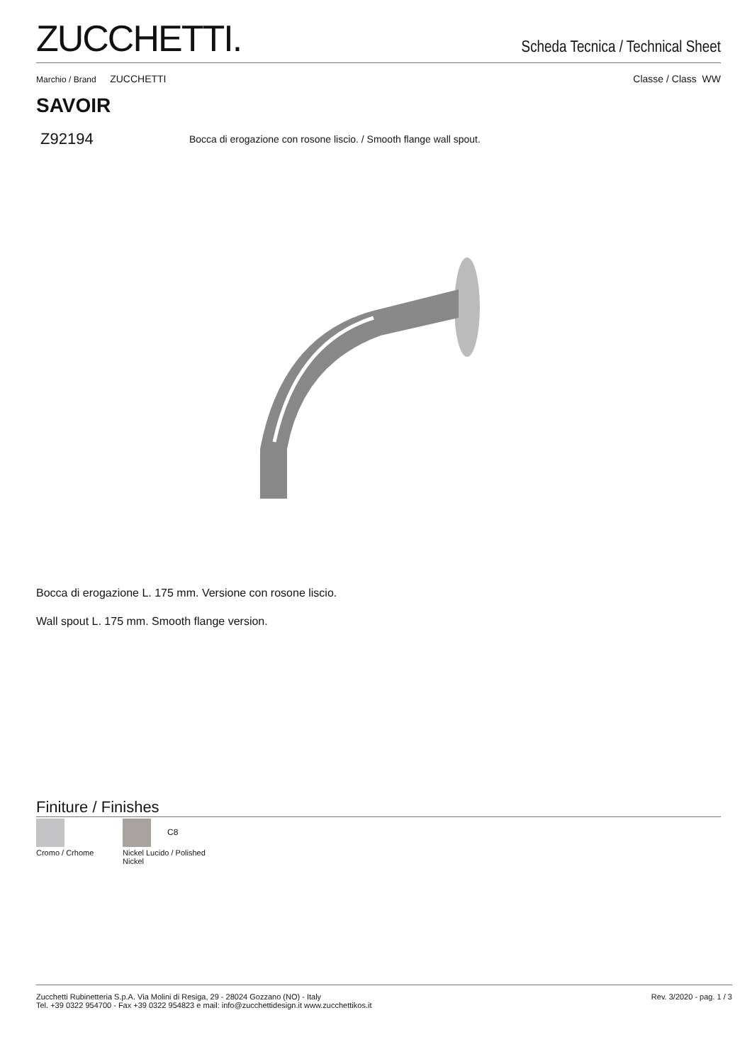ZUCCHETTI.
Scheda Tecnica / Technical Sheet
Marchio / Brand ZUCCHETTI Classe / Class WW
SAVOIR
Z92194 Bocca di erogazione con rosone liscio. / Smooth flange wall spout.
Bocca di erogazione L. 175 mm. Versione con rosone liscio.
Wall spout L. 175 mm. Smooth flange version.
Finiture / Finishes
Cromo / Crhome C8
Nickel Lucido / Polished Nickel
Zucchetti Rubinetteria S.p.A. Via Molini di Resiga, 29 - 28024 Gozzano (NO) - Italy
Tel. +39 0322 954700 - Fax +39 0322 954823 e mail: info@zucchettidesign.it www.zucchettikos.it Rev. 3/2020 - pag. 1 / 3